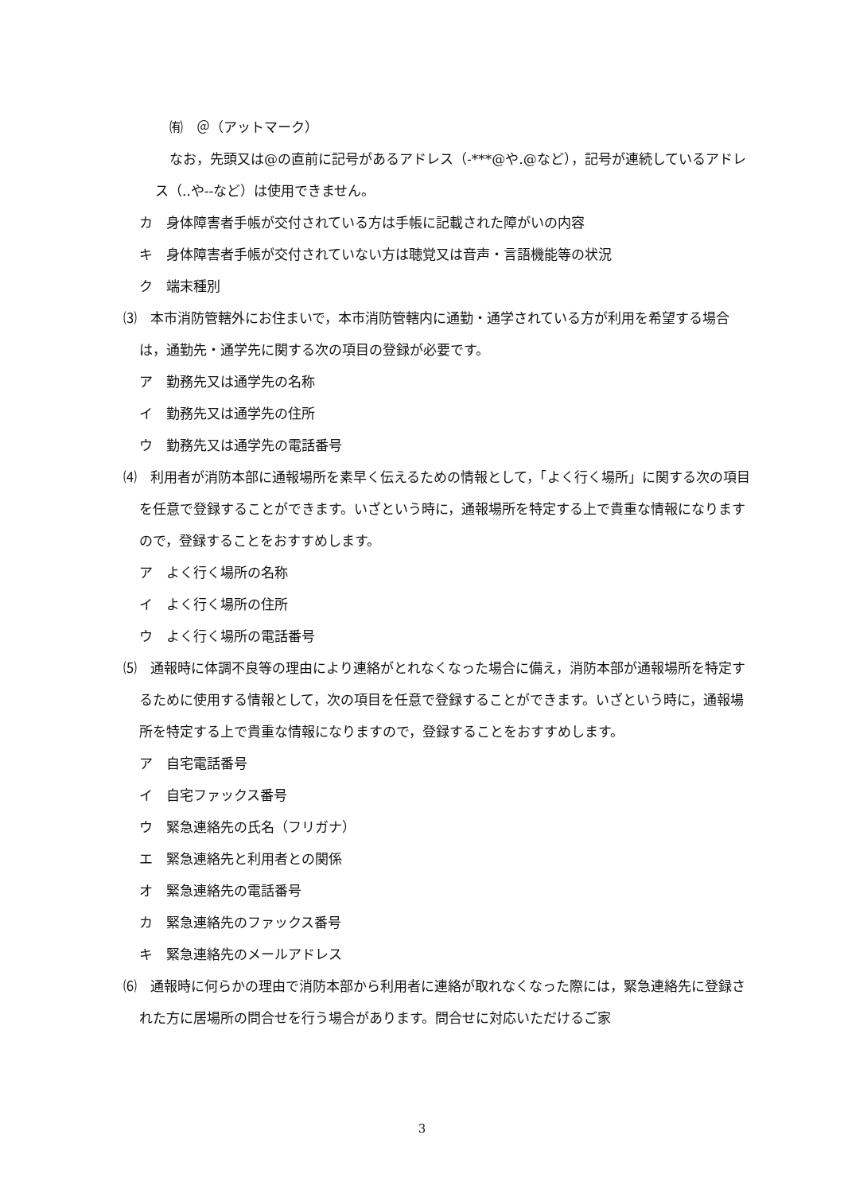㈲　＠（アットマーク）
なお，先頭又は@の直前に記号があるアドレス（-***@や.@など），記号が連続しているアドレス（..や--など）は使用できません。
カ　身体障害者手帳が交付されている方は手帳に記載された障がいの内容
キ　身体障害者手帳が交付されていない方は聴覚又は音声・言語機能等の状況
ク　端末種別
⑶　本市消防管轄外にお住まいで，本市消防管轄内に通勤・通学されている方が利用を希望する場合は，通勤先・通学先に関する次の項目の登録が必要です。
ア　勤務先又は通学先の名称
イ　勤務先又は通学先の住所
ウ　勤務先又は通学先の電話番号
⑷　利用者が消防本部に通報場所を素早く伝えるための情報として，「よく行く場所」に関する次の項目を任意で登録することができます。いざという時に，通報場所を特定する上で貴重な情報になりますので，登録することをおすすめします。
ア　よく行く場所の名称
イ　よく行く場所の住所
ウ　よく行く場所の電話番号
⑸　通報時に体調不良等の理由により連絡がとれなくなった場合に備え，消防本部が通報場所を特定するために使用する情報として，次の項目を任意で登録することができます。いざという時に，通報場所を特定する上で貴重な情報になりますので，登録することをおすすめします。
ア　自宅電話番号
イ　自宅ファックス番号
ウ　緊急連絡先の氏名（フリガナ）
エ　緊急連絡先と利用者との関係
オ　緊急連絡先の電話番号
カ　緊急連絡先のファックス番号
キ　緊急連絡先のメールアドレス
⑹　通報時に何らかの理由で消防本部から利用者に連絡が取れなくなった際には，緊急連絡先に登録された方に居場所の問合せを行う場合があります。問合せに対応いただけるご家
3